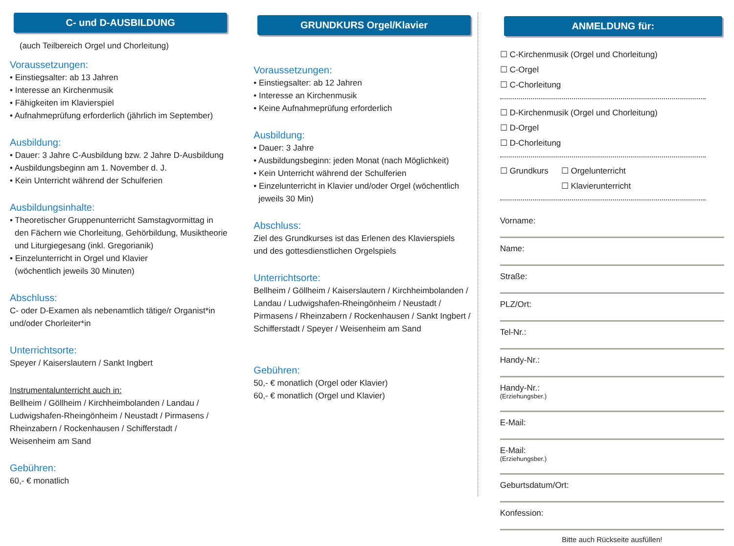C- und D-AUSBILDUNG
(auch Teilbereich Orgel und Chorleitung)
Voraussetzungen:
• Einstiegsalter: ab 13 Jahren
• Interesse an Kirchenmusik
• Fähigkeiten im Klavierspiel
• Aufnahmeprüfung erforderlich (jährlich im September)
Ausbildung:
• Dauer: 3 Jahre C-Ausbildung bzw. 2 Jahre D-Ausbildung
• Ausbildungsbeginn am 1. November d. J.
• Kein Unterricht während der Schulferien
Ausbildungsinhalte:
• Theoretischer Gruppenunterricht Samstagvormittag in
den Fächern wie Chorleitung, Gehörbildung, Musiktheorie
und Liturgiegesang (inkl. Gregorianik)
• Einzelunterricht in Orgel und Klavier
(wöchentlich jeweils 30 Minuten)
Abschluss:
C- oder D-Examen als nebenamtlich tätige/r Organist*in
und/oder Chorleiter*in
Unterrichtsorte:
Speyer / Kaiserslautern / Sankt Ingbert
Instrumentalunterricht auch in:
Bellheim / Göllheim / Kirchheimbolanden / Landau /
Ludwigshafen-Rheingönheim / Neustadt / Pirmasens /
Rheinzabern / Rockenhausen / Schifferstadt /
Weisenheim am Sand
Gebühren:
60,- € monatlich
GRUNDKURS Orgel/Klavier
Voraussetzungen:
• Einstiegsalter: ab 12 Jahren
• Interesse an Kirchenmusik
• Keine Aufnahmeprüfung erforderlich
Ausbildung:
• Dauer: 3 Jahre
• Ausbildungsbeginn: jeden Monat (nach Möglichkeit)
• Kein Unterricht während der Schulferien
• Einzelunterricht in Klavier und/oder Orgel (wöchentlich
jeweils 30 Min)
Abschluss:
Ziel des Grundkurses ist das Erlenen des Klavierspiels
und des gottesdienstlichen Orgelspiels
Unterrichtsorte:
Bellheim / Göllheim / Kaiserslautern / Kirchheimbolanden /
Landau / Ludwigshafen-Rheingönheim / Neustadt /
Pirmasens / Rheinzabern / Rockenhausen / Sankt Ingbert /
Schifferstadt / Speyer / Weisenheim am Sand
Gebühren:
50,- € monatlich (Orgel oder Klavier)
60,- € monatlich (Orgel und Klavier)
ANMELDUNG für:
☐ C-Kirchenmusik (Orgel und Chorleitung)
☐ C-Orgel
☐ C-Chorleitung
☐ D-Kirchenmusik (Orgel und Chorleitung)
☐ D-Orgel
☐ D-Chorleitung
☐ Grundkurs ☐ Orgelunterricht
☐ Klavierunterricht
Vorname:
Name:
Straße:
PLZ/Ort:
Tel-Nr.:
Handy-Nr.:
Handy-Nr.:
(Erziehungsber.)
E-Mail:
E-Mail:
(Erziehungsber.)
Geburtsdatum/Ort:
Konfession:
Bitte auch Rückseite ausfüllen!